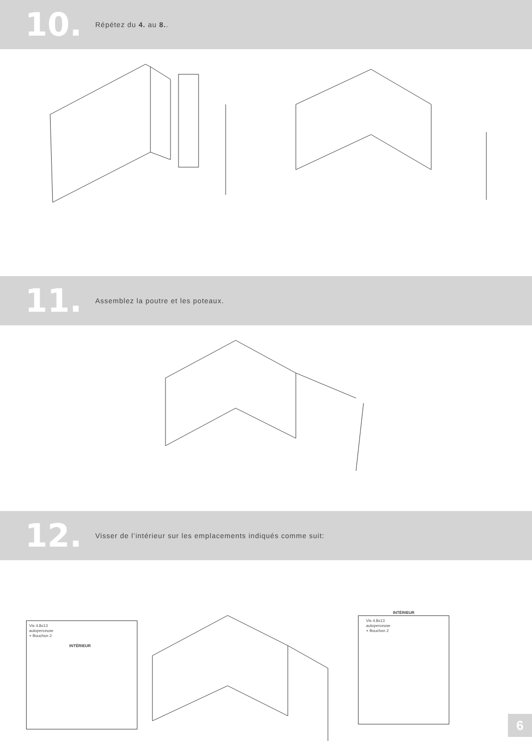10. Répétez du 4. au 8..
11. Assemblez la poutre et les poteaux.
12. Visser de l’intérieur sur les emplacements indiqués comme suit:
Vis 4.8x13
autoperceuse
+ Bouchon 2
INTÉRIEUR
INTÉRIEUR
Vis 4.8x13
autoperceuse
+ Bouchon 2
6